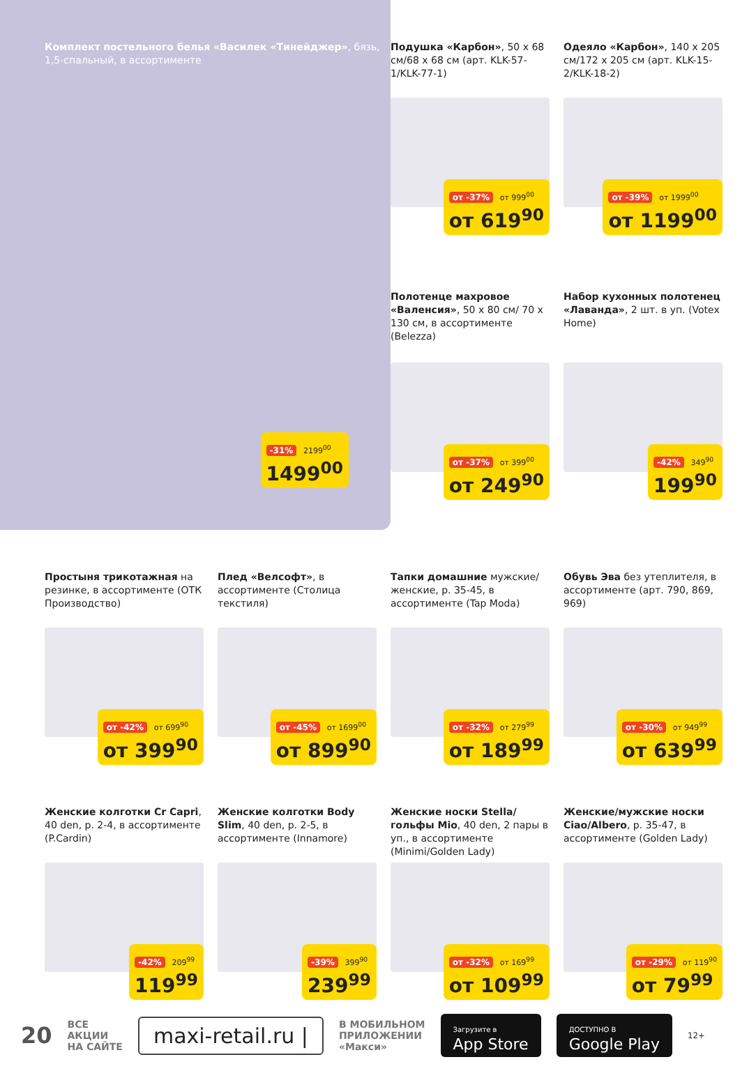Комплект постельного белья «Василек «Тинейджер», бязь, 1,5-спальный, в ассортименте
-31% 2199<sup>00</sup>
1499<sup>00</sup>
Подушка «Карбон», 50 x 68 см/68 x 68 см (арт. KLK-57-1/KLK-77-1)
от -37% от 999<sup>00</sup>
от 619<sup>90</sup>
Одеяло «Карбон», 140 x 205 см/172 x 205 см (арт. KLK-15-2/KLK-18-2)
от -39% от 1999<sup>00</sup>
от 1199<sup>00</sup>
Полотенце махровое «Валенсия», 50 x 80 см/ 70 x 130 см, в ассортименте (Belezza)
от -37% от 399<sup>00</sup>
от 249<sup>90</sup>
Набор кухонных полотенец «Лаванда», 2 шт. в уп. (Votex Home)
-42% 349<sup>90</sup>
199<sup>90</sup>
Простыня трикотажная на резинке, в ассортименте (ОТК Производство)
от -42% от 699<sup>90</sup>
от 399<sup>90</sup>
Плед «Велсофт», в ассортименте (Столица текстиля)
от -45% от 1699<sup>00</sup>
от 899<sup>90</sup>
Тапки домашние мужские/женские, р. 35-45, в ассортименте (Tap Moda)
от -32% от 279<sup>99</sup>
от 189<sup>99</sup>
Обувь Эва без утеплителя, в ассортименте (арт. 790, 869, 969)
от -30% от 949<sup>99</sup>
от 639<sup>99</sup>
Женские колготки Cr Capri, 40 den, р. 2-4, в ассортименте (P.Cardin)
-42% 209<sup>99</sup>
119<sup>99</sup>
Женские колготки Body Slim, 40 den, р. 2-5, в ассортименте (Innamore)
-39% 399<sup>90</sup>
239<sup>99</sup>
Женские носки Stella/ гольфы Mio, 40 den, 2 пары в уп., в ассортименте (Minimi/Golden Lady)
от -32% от 169<sup>99</sup>
от 109<sup>99</sup>
Женские/мужские носки Ciao/Albero, р. 35-47, в ассортименте (Golden Lady)
от -29% от 119<sup>90</sup>
от 79<sup>99</sup>
20 ВСЕ
АКЦИИ
НА САЙТЕ maxi-retail.ru | В МОБИЛЬНОМ
ПРИЛОЖЕНИИ
«Макси» Загрузите в
App Store ДОСТУПНО В
Google Play 12+